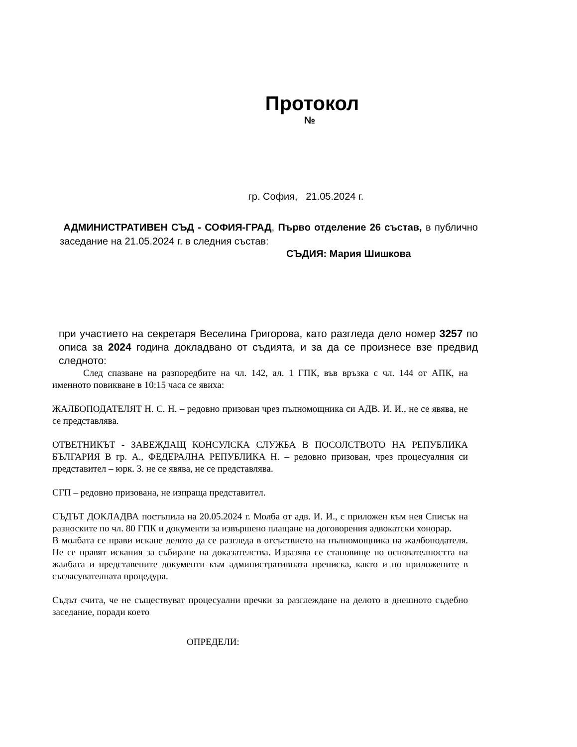Протокол
№
гр. София, 21.05.2024 г.
АДМИНИСТРАТИВЕН СЪД - СОФИЯ-ГРАД, Първо отделение 26 състав, в публично заседание на 21.05.2024 г. в следния състав:
СЪДИЯ: Мария Шишкова
при участието на секретаря Веселина Григорова, като разгледа дело номер 3257 по описа за 2024 година докладвано от съдията, и за да се произнесе взе предвид следното:
След спазване на разпоредбите на чл. 142, ал. 1 ГПК, във връзка с чл. 144 от АПК, на именното повикване в 10:15 часа се явиха:
ЖАЛБОПОДАТЕЛЯТ Н. С. Н. – редовно призован чрез пълномощника си АДВ. И. И., не се явява, не се представлява.
ОТВЕТНИКЪТ - ЗАВЕЖДАЩ КОНСУЛСКА СЛУЖБА В ПОСОЛСТВОТО НА РЕПУБЛИКА БЪЛГАРИЯ В гр. А., ФЕДЕРАЛНА РЕПУБЛИКА Н. – редовно призован, чрез процесуалния си представител – юрк. З. не се явява, не се представлява.
СГП – редовно призована, не изпраща представител.
СЪДЪТ ДОКЛАДВА постъпила на 20.05.2024 г. Молба от адв. И. И., с приложен към нея Списък на разноските по чл. 80 ГПК и документи за извършено плащане на договорения адвокатски хонорар.
В молбата се прави искане делото да се разгледа в отсъствието на пълномощника на жалбоподателя. Не се правят искания за събиране на доказателства. Изразява се становище по основателността на жалбата и представените документи към административната преписка, както и по приложените в съгласувателната процедура.
Съдът счита, че не съществуват процесуални пречки за разглеждане на делото в днешното съдебно заседание, поради което
ОПРЕДЕЛИ: